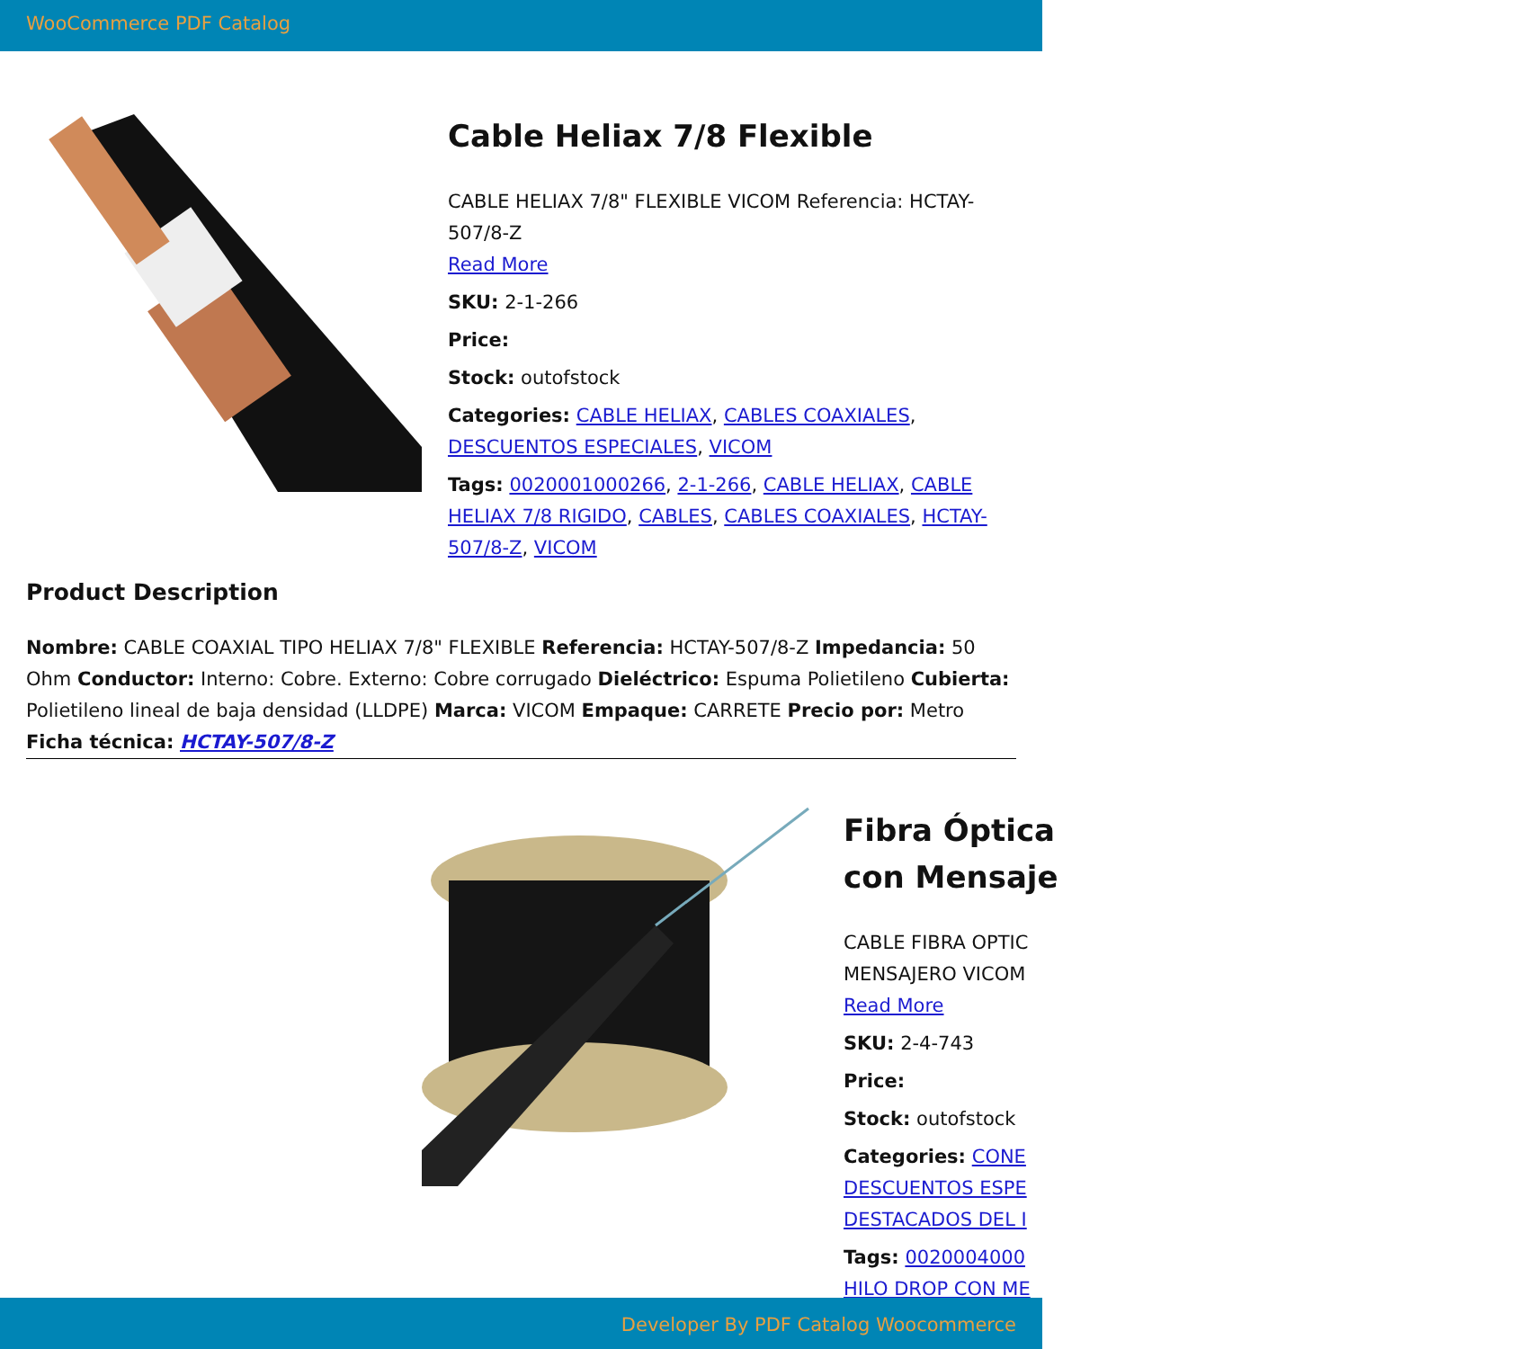WooCommerce PDF Catalog
Cable Heliax 7/8 Flexible
CABLE HELIAX 7/8" FLEXIBLE VICOM Referencia: HCTAY-507/8-Z
Read More
SKU: 2-1-266
Price:
Stock: outofstock
Categories: CABLE HELIAX, CABLES COAXIALES, DESCUENTOS ESPECIALES, VICOM
Tags: 0020001000266, 2-1-266, CABLE HELIAX, CABLE HELIAX 7/8 RIGIDO, CABLES, CABLES COAXIALES, HCTAY-507/8-Z, VICOM
Product Description
Nombre: CABLE COAXIAL TIPO HELIAX 7/8" FLEXIBLE Referencia: HCTAY-507/8-Z Impedancia: 50 Ohm Conductor: Interno: Cobre. Externo: Cobre corrugado Dieléctrico: Espuma Polietileno Cubierta: Polietileno lineal de baja densidad (LLDPE) Marca: VICOM Empaque: CARRETE Precio por: Metro Ficha técnica: HCTAY-507/8-Z
Fibra Óptica
con Mensaje
CABLE FIBRA OPTIC
MENSAJERO VICOM
Read More
SKU: 2-4-743
Price:
Stock: outofstock
Categories: CONE
DESCUENTOS ESPE
DESTACADOS DEL I
Tags: 0020004000
HILO DROP CON ME
Developer By PDF Catalog Woocommerce